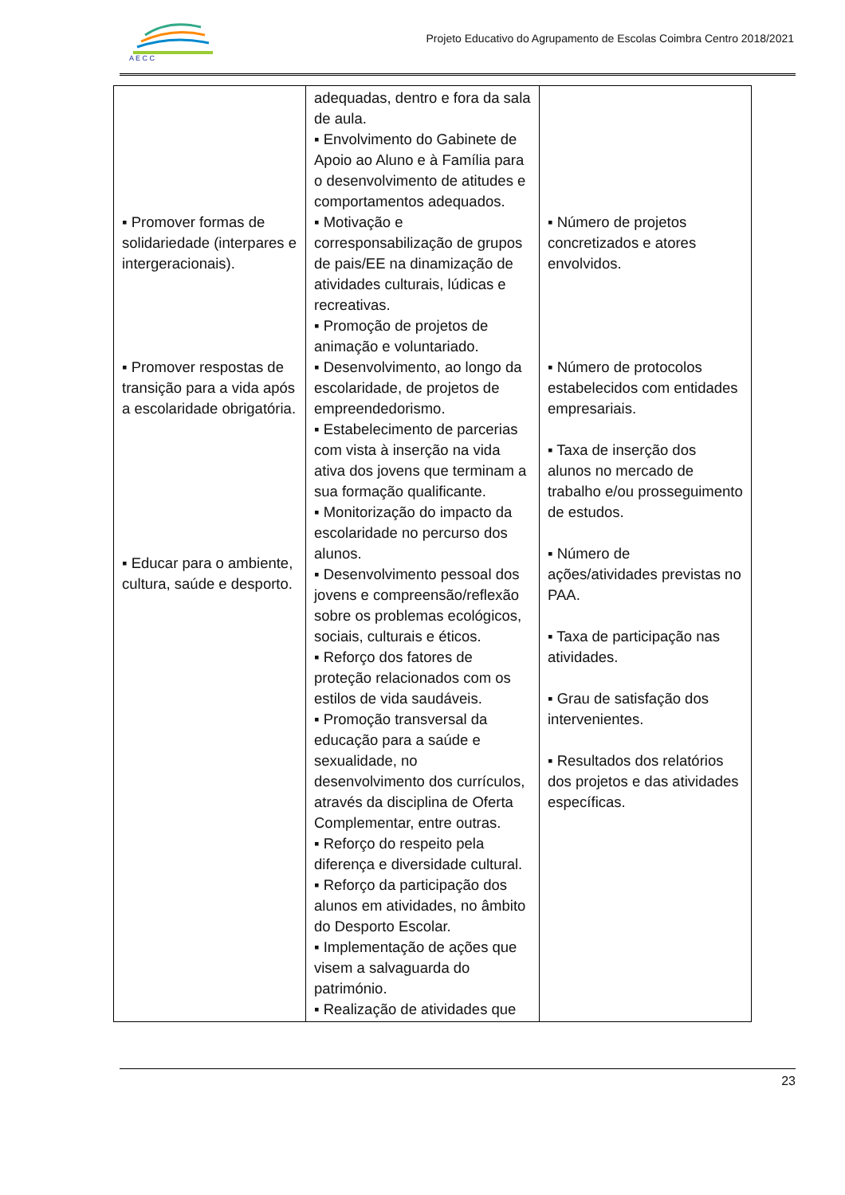A E C C
Projeto Educativo do Agrupamento de Escolas Coimbra Centro 2018/2021
| ▪ Promover formas de solidariedade (interpares e intergeracionais). ▪ Promover respostas de transição para a vida após a escolaridade obrigatória. ▪ Educar para o ambiente, cultura, saúde e desporto. | adequadas, dentro e fora da sala de aula. ▪ Envolvimento do Gabinete de Apoio ao Aluno e à Família para o desenvolvimento de atitudes e comportamentos adequados. ▪ Motivação e corresponsabilização de grupos de pais/EE na dinamização de atividades culturais, lúdicas e recreativas. ▪ Promoção de projetos de animação e voluntariado. ▪ Desenvolvimento, ao longo da escolaridade, de projetos de empreendedorismo. ▪ Estabelecimento de parcerias com vista à inserção na vida ativa dos jovens que terminam a sua formação qualificante. ▪ Monitorização do impacto da escolaridade no percurso dos alunos. ▪ Desenvolvimento pessoal dos jovens e compreensão/reflexão sobre os problemas ecológicos, sociais, culturais e éticos. ▪ Reforço dos fatores de proteção relacionados com os estilos de vida saudáveis. ▪ Promoção transversal da educação para a saúde e sexualidade, no desenvolvimento dos currículos, através da disciplina de Oferta Complementar, entre outras. ▪ Reforço do respeito pela diferença e diversidade cultural. ▪ Reforço da participação dos alunos em atividades, no âmbito do Desporto Escolar. ▪ Implementação de ações que visem a salvaguarda do património. ▪ Realização de atividades que | ▪ Número de projetos concretizados e atores envolvidos. ▪ Número de protocolos estabelecidos com entidades empresariais. ▪ Taxa de inserção dos alunos no mercado de trabalho e/ou prosseguimento de estudos. ▪ Número de ações/atividades previstas no PAA. ▪ Taxa de participação nas atividades. ▪ Grau de satisfação dos intervenientes. ▪ Resultados dos relatórios dos projetos e das atividades específicas. |
23